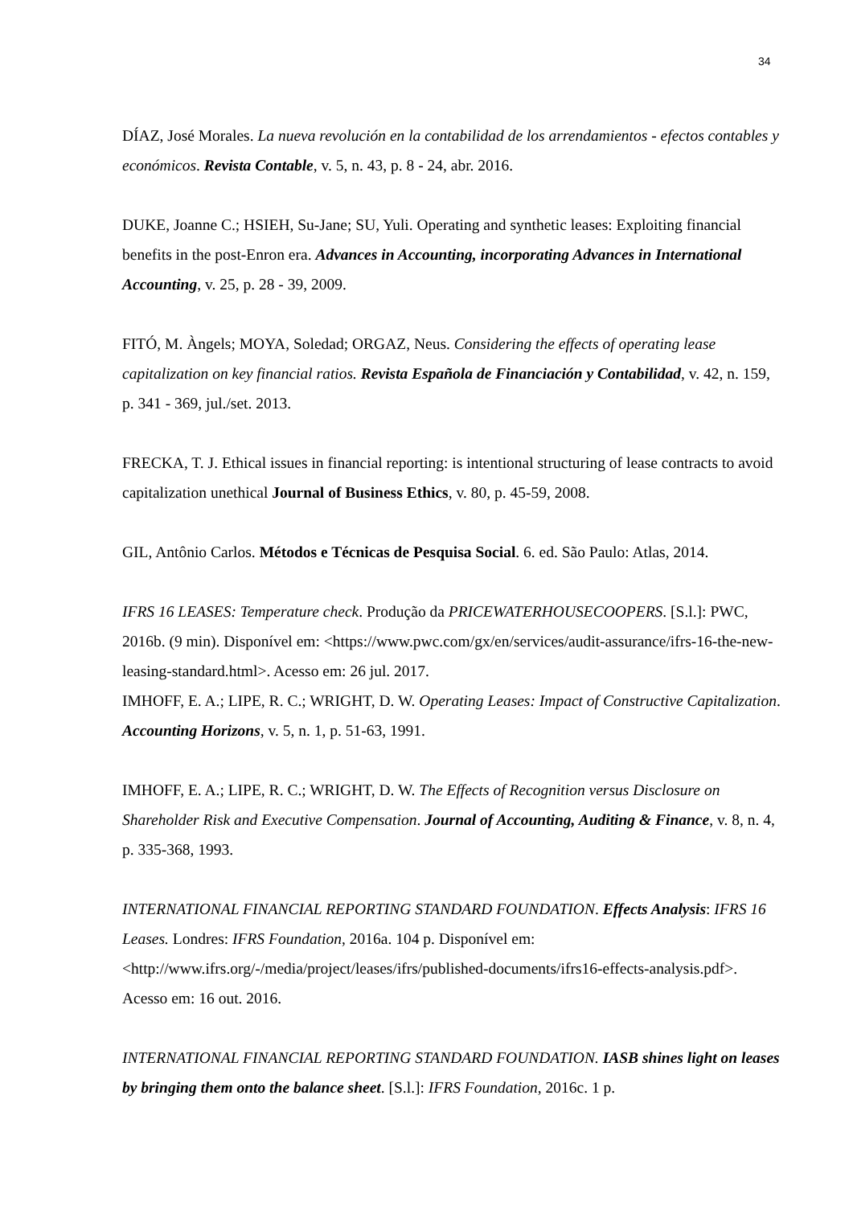34
DÍAZ, José Morales. La nueva revolución en la contabilidad de los arrendamientos - efectos contables y económicos. Revista Contable, v. 5, n. 43, p. 8 - 24, abr. 2016.
DUKE, Joanne C.; HSIEH, Su-Jane; SU, Yuli. Operating and synthetic leases: Exploiting financial benefits in the post-Enron era. Advances in Accounting, incorporating Advances in International Accounting, v. 25, p. 28 - 39, 2009.
FITÓ, M. Àngels; MOYA, Soledad; ORGAZ, Neus. Considering the effects of operating lease capitalization on key financial ratios. Revista Española de Financiación y Contabilidad, v. 42, n. 159, p. 341 - 369, jul./set. 2013.
FRECKA, T. J. Ethical issues in financial reporting: is intentional structuring of lease contracts to avoid capitalization unethical Journal of Business Ethics, v. 80, p. 45-59, 2008.
GIL, Antônio Carlos. Métodos e Técnicas de Pesquisa Social. 6. ed. São Paulo: Atlas, 2014.
IFRS 16 LEASES: Temperature check. Produção da PRICEWATERHOUSECOOPERS. [S.l.]: PWC, 2016b. (9 min). Disponível em: <https://www.pwc.com/gx/en/services/audit-assurance/ifrs-16-the-new-leasing-standard.html>. Acesso em: 26 jul. 2017.
IMHOFF, E. A.; LIPE, R. C.; WRIGHT, D. W. Operating Leases: Impact of Constructive Capitalization. Accounting Horizons, v. 5, n. 1, p. 51-63, 1991.
IMHOFF, E. A.; LIPE, R. C.; WRIGHT, D. W. The Effects of Recognition versus Disclosure on Shareholder Risk and Executive Compensation. Journal of Accounting, Auditing & Finance, v. 8, n. 4, p. 335-368, 1993.
INTERNATIONAL FINANCIAL REPORTING STANDARD FOUNDATION. Effects Analysis: IFRS 16 Leases. Londres: IFRS Foundation, 2016a. 104 p. Disponível em: <http://www.ifrs.org/-/media/project/leases/ifrs/published-documents/ifrs16-effects-analysis.pdf>. Acesso em: 16 out. 2016.
INTERNATIONAL FINANCIAL REPORTING STANDARD FOUNDATION. IASB shines light on leases by bringing them onto the balance sheet. [S.l.]: IFRS Foundation, 2016c. 1 p.